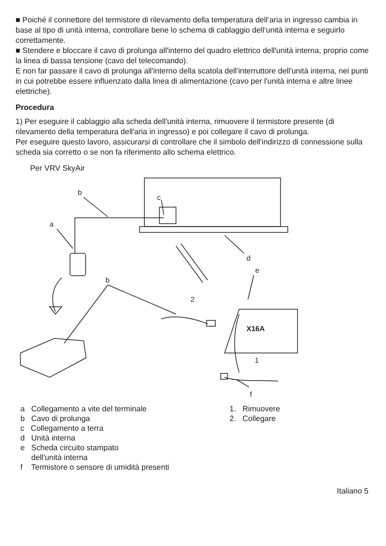■ Poiché il connettore del termistore di rilevamento della temperatura dell‘aria in ingresso cambia in base al tipo di unità interna, controllare bene lo schema di cablaggio dell‘unità interna e seguirlo correttamente.
■ Stendere e bloccare il cavo di prolunga all'interno del quadro elettrico dell'unità interna, proprio come la linea di bassa tensione (cavo del telecomando).
E non far passare il cavo di prolunga all'interno della scatola dell'interruttore dell'unità interna, nei punti in cui potrebbe essere influenzato dalla linea di alimentazione (cavo per l'unità interna e altre linee elettriche).
Procedura
1) Per eseguire il cablaggio alla scheda dell'unità interna, rimuovere il termistore presente (di rilevamento della temperatura dell'aria in ingresso) e poi collegare il cavo di prolunga.
Per eseguire questo lavoro, assicurarsi di controllare che il simbolo dell'indirizzo di connessione sulla scheda sia corretto o se non fa riferimento allo schema elettrico.
Per VRV SkyAir
b
c
a
d
b
2
e
X16A
1
f
a Collegamento a vite del terminale
b Cavo di prolunga
c Collegamento a terra
d Unità interna
e Scheda circuito stampato
dell'unità interna
f Termistore o sensore di umidità presenti
1. Rimuovere
2. Collegare
Italiano 5